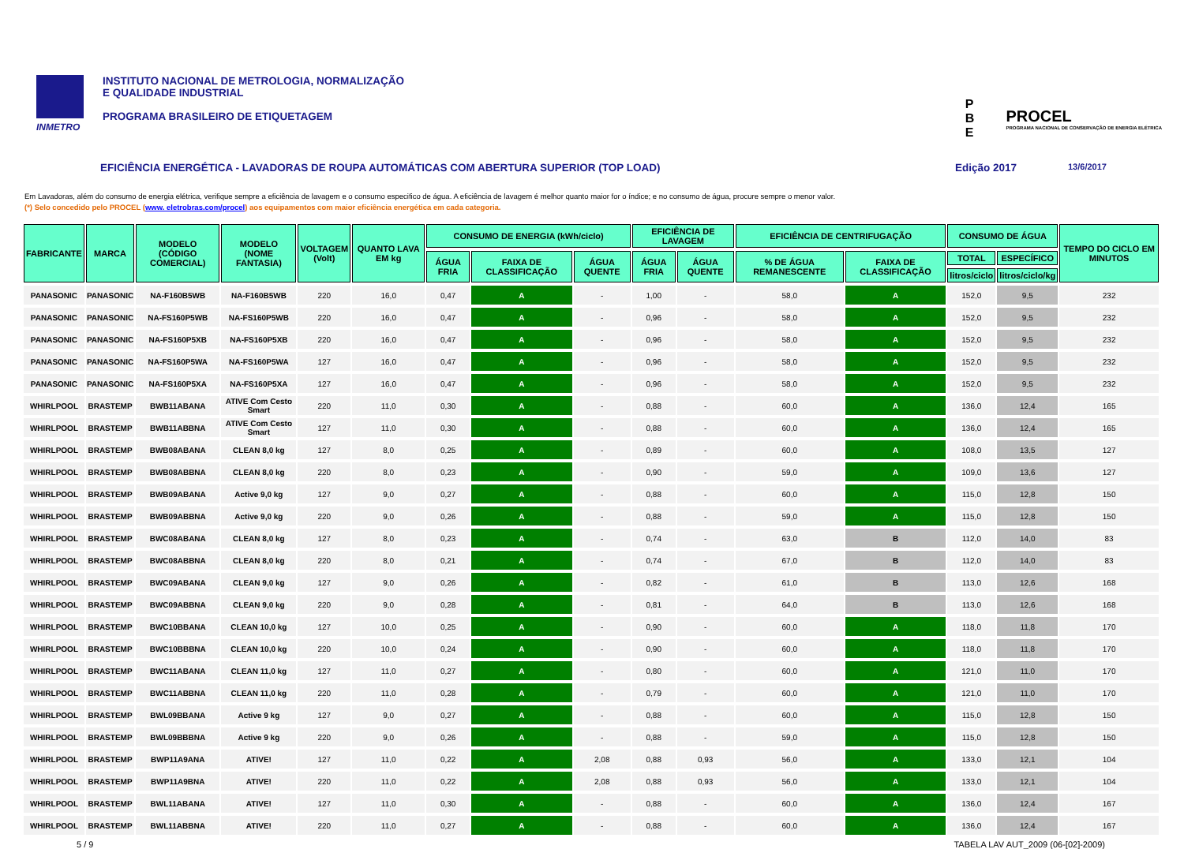INMETRO INSTITUTO NACIONAL DE METROLOGIA, NORMALIZAÇÃO
E QUALIDADE INDUSTRIAL
PROGRAMA BRASILEIRO DE ETIQUETAGEM
P
B
E
PROCEL
PROGRAMA NACIONAL DE CONSERVAÇÃO DE ENERGIA ELÉTRICA
EFICIÊNCIA ENERGÉTICA - LAVADORAS DE ROUPA AUTOMÁTICAS COM ABERTURA SUPERIOR (TOP LOAD) Edição 2017 13/6/2017
Em Lavadoras, além do consumo de energia elétrica, verifique sempre a eficiência de lavagem e o consumo especifico de água. A eficiência de lavagem é melhor quanto maior for o índice; e no consumo de água, procure sempre o menor valor.
(*) Selo concedido pelo PROCEL (www. eletrobras.com/procel) aos equipamentos com maior eficiência energética em cada categoria.
| FABRICANTE | MARCA | MODELO (CÓDIGO COMERCIAL) | MODELO (NOME FANTASIA) | VOLTAGEM (Volt) | QUANTO LAVA EM kg | CONSUMO DE ENERGIA (kWh/ciclo) | | | EFICIÊNCIA DE LAVAGEM | | EFICIÊNCIA DE CENTRIFUGAÇÃO | | CONSUMO DE ÁGUA | | TEMPO DO CICLO EM MINUTOS |
| --- | --- | --- | --- | --- | --- | --- | --- | --- | --- | --- | --- | --- | --- | --- | --- |
| | | | | | | ÁGUA FRIA | FAIXA DE CLASSIFICAÇÃO | ÁGUA QUENTE | ÁGUA FRIA | ÁGUA QUENTE | % DE ÁGUA REMANESCENTE | FAIXA DE CLASSIFICAÇÃO | TOTAL | ESPECÍFICO | |
| | | | | | | | | | | | | | litros/ciclo | litros/ciclo/kg | |
| PANASONIC | PANASONIC | NA-F160B5WB | NA-F160B5WB | 220 | 16,0 | 0,47 | A | - | 1,00 | - | 58,0 | A | 152,0 | 9,5 | 232 |
| PANASONIC | PANASONIC | NA-FS160P5WB | NA-FS160P5WB | 220 | 16,0 | 0,47 | A | - | 0,96 | - | 58,0 | A | 152,0 | 9,5 | 232 |
| PANASONIC | PANASONIC | NA-FS160P5XB | NA-FS160P5XB | 220 | 16,0 | 0,47 | A | - | 0,96 | - | 58,0 | A | 152,0 | 9,5 | 232 |
| PANASONIC | PANASONIC | NA-FS160P5WA | NA-FS160P5WA | 127 | 16,0 | 0,47 | A | - | 0,96 | - | 58,0 | A | 152,0 | 9,5 | 232 |
| PANASONIC | PANASONIC | NA-FS160P5XA | NA-FS160P5XA | 127 | 16,0 | 0,47 | A | - | 0,96 | - | 58,0 | A | 152,0 | 9,5 | 232 |
| WHIRLPOOL | BRASTEMP | BWB11ABANA | ATIVE Com Cesto Smart | 220 | 11,0 | 0,30 | A | - | 0,88 | - | 60,0 | A | 136,0 | 12,4 | 165 |
| WHIRLPOOL | BRASTEMP | BWB11ABBNA | ATIVE Com Cesto Smart | 127 | 11,0 | 0,30 | A | - | 0,88 | - | 60,0 | A | 136,0 | 12,4 | 165 |
| WHIRLPOOL | BRASTEMP | BWB08ABANA | CLEAN 8,0 kg | 127 | 8,0 | 0,25 | A | - | 0,89 | - | 60,0 | A | 108,0 | 13,5 | 127 |
| WHIRLPOOL | BRASTEMP | BWB08ABBNA | CLEAN 8,0 kg | 220 | 8,0 | 0,23 | A | - | 0,90 | - | 59,0 | A | 109,0 | 13,6 | 127 |
| WHIRLPOOL | BRASTEMP | BWB09ABANA | Active 9,0 kg | 127 | 9,0 | 0,27 | A | - | 0,88 | - | 60,0 | A | 115,0 | 12,8 | 150 |
| WHIRLPOOL | BRASTEMP | BWB09ABBNA | Active 9,0 kg | 220 | 9,0 | 0,26 | A | - | 0,88 | - | 59,0 | A | 115,0 | 12,8 | 150 |
| WHIRLPOOL | BRASTEMP | BWC08ABANA | CLEAN 8,0 kg | 127 | 8,0 | 0,23 | A | - | 0,74 | - | 63,0 | B | 112,0 | 14,0 | 83 |
| WHIRLPOOL | BRASTEMP | BWC08ABBNA | CLEAN 8,0 kg | 220 | 8,0 | 0,21 | A | - | 0,74 | - | 67,0 | B | 112,0 | 14,0 | 83 |
| WHIRLPOOL | BRASTEMP | BWC09ABANA | CLEAN 9,0 kg | 127 | 9,0 | 0,26 | A | - | 0,82 | - | 61,0 | B | 113,0 | 12,6 | 168 |
| WHIRLPOOL | BRASTEMP | BWC09ABBNA | CLEAN 9,0 kg | 220 | 9,0 | 0,28 | A | - | 0,81 | - | 64,0 | B | 113,0 | 12,6 | 168 |
| WHIRLPOOL | BRASTEMP | BWC10BBANA | CLEAN 10,0 kg | 127 | 10,0 | 0,25 | A | - | 0,90 | - | 60,0 | A | 118,0 | 11,8 | 170 |
| WHIRLPOOL | BRASTEMP | BWC10BBBNA | CLEAN 10,0 kg | 220 | 10,0 | 0,24 | A | - | 0,90 | - | 60,0 | A | 118,0 | 11,8 | 170 |
| WHIRLPOOL | BRASTEMP | BWC11ABANA | CLEAN 11,0 kg | 127 | 11,0 | 0,27 | A | - | 0,80 | - | 60,0 | A | 121,0 | 11,0 | 170 |
| WHIRLPOOL | BRASTEMP | BWC11ABBNA | CLEAN 11,0 kg | 220 | 11,0 | 0,28 | A | - | 0,79 | - | 60,0 | A | 121,0 | 11,0 | 170 |
| WHIRLPOOL | BRASTEMP | BWL09BBANA | Active 9 kg | 127 | 9,0 | 0,27 | A | - | 0,88 | - | 60,0 | A | 115,0 | 12,8 | 150 |
| WHIRLPOOL | BRASTEMP | BWL09BBBNA | Active 9 kg | 220 | 9,0 | 0,26 | A | - | 0,88 | - | 59,0 | A | 115,0 | 12,8 | 150 |
| WHIRLPOOL | BRASTEMP | BWP11A9ANA | ATIVE! | 127 | 11,0 | 0,22 | A | 2,08 | 0,88 | 0,93 | 56,0 | A | 133,0 | 12,1 | 104 |
| WHIRLPOOL | BRASTEMP | BWP11A9BNA | ATIVE! | 220 | 11,0 | 0,22 | A | 2,08 | 0,88 | 0,93 | 56,0 | A | 133,0 | 12,1 | 104 |
| WHIRLPOOL | BRASTEMP | BWL11ABANA | ATIVE! | 127 | 11,0 | 0,30 | A | - | 0,88 | - | 60,0 | A | 136,0 | 12,4 | 167 |
| WHIRLPOOL | BRASTEMP | BWL11ABBNA | ATIVE! | 220 | 11,0 | 0,27 | A | - | 0,88 | - | 60,0 | A | 136,0 | 12,4 | 167 |
5 / 9 TABELA LAV AUT_2009 (06-[02]-2009)